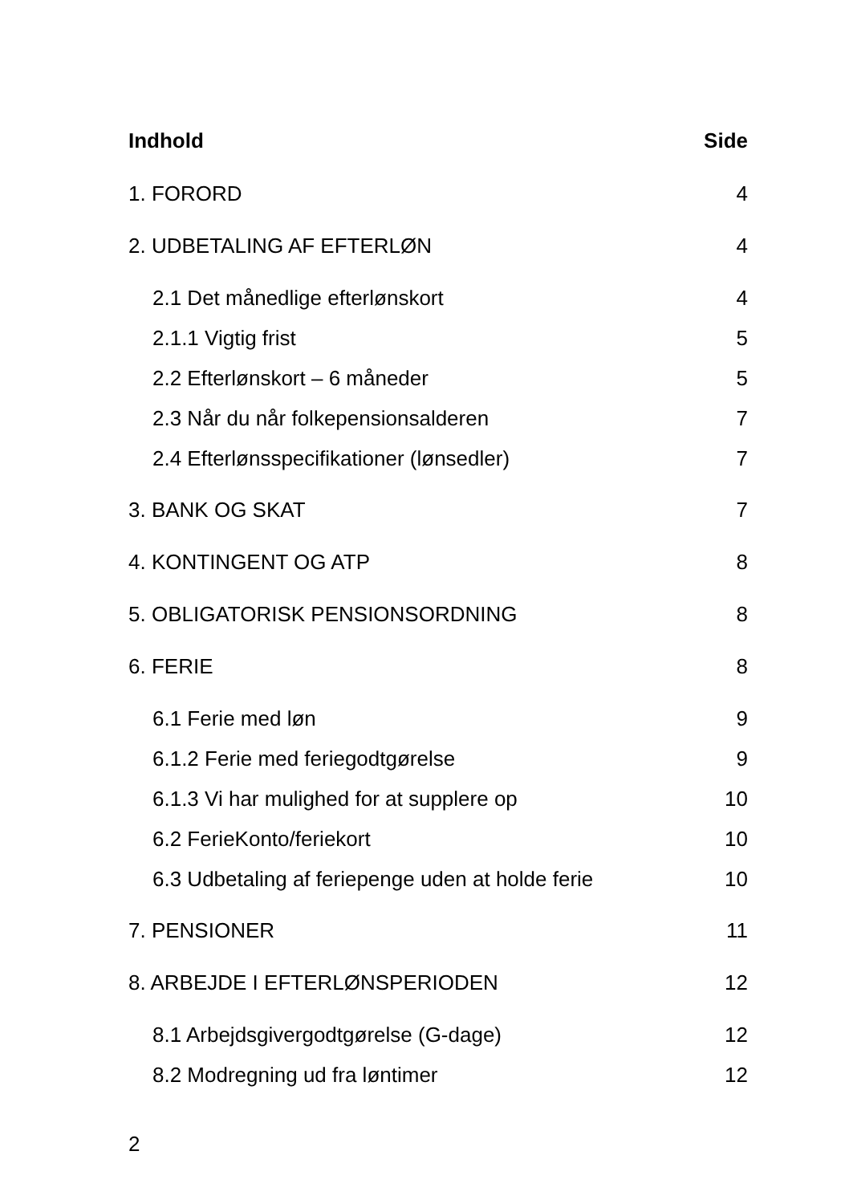Indhold Side
1. FORORD 4
2. UDBETALING AF EFTERLØN 4
2.1 Det månedlige efterlønskort 4
2.1.1 Vigtig frist 5
2.2 Efterlønskort – 6 måneder 5
2.3 Når du når folkepensionsalderen 7
2.4 Efterlønsspecifikationer (lønsedler) 7
3. BANK OG SKAT 7
4. KONTINGENT OG ATP 8
5. OBLIGATORISK PENSIONSORDNING 8
6. FERIE 8
6.1 Ferie med løn 9
6.1.2 Ferie med feriegodtgørelse 9
6.1.3 Vi har mulighed for at supplere op 10
6.2 FerieKonto/feriekort 10
6.3 Udbetaling af feriepenge uden at holde ferie 10
7. PENSIONER 11
8. ARBEJDE I EFTERLØNSPERIODEN 12
8.1 Arbejdsgivergodtgørelse (G-dage) 12
8.2 Modregning ud fra løntimer 12
2